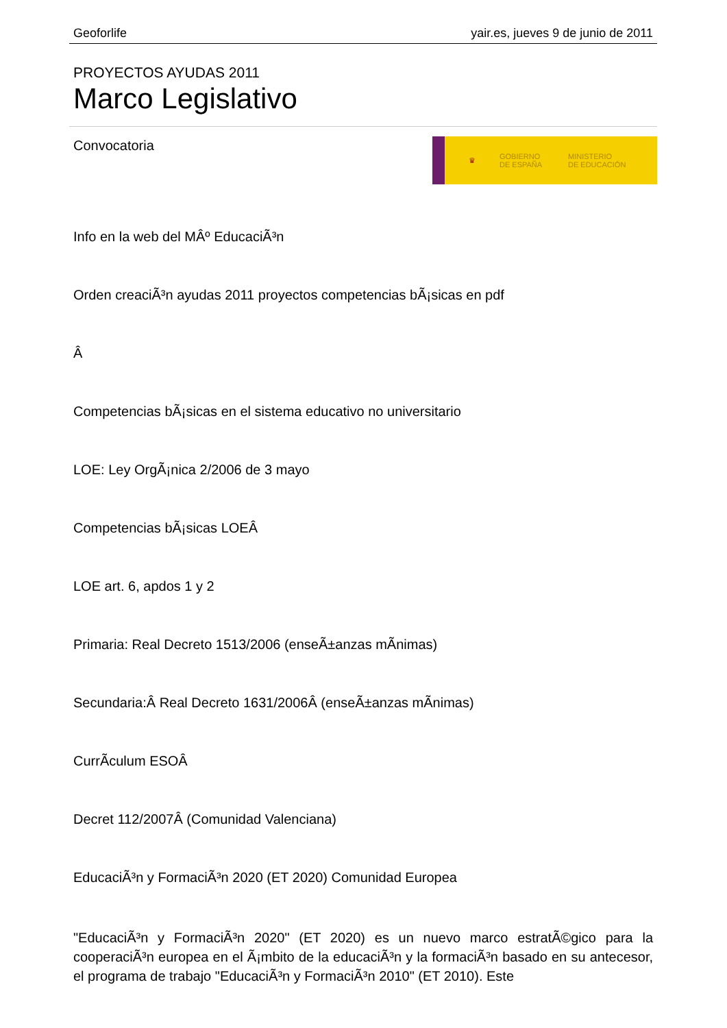Geoforlife yair.es, jueves 9 de junio de 2011
PROYECTOS AYUDAS 2011
Marco Legislativo
♛
GOBIERNO
DE ESPAÑA
MINISTERIO
DE EDUCACIÓN
Convocatoria
Info en la web del MÂº EducaciÃ³n
Orden creaciÃ³n ayudas 2011 proyectos competencias bÃ¡sicas en pdf
Â
Competencias bÃ¡sicas en el sistema educativo no universitario
LOE: Ley OrgÃ¡nica 2/2006 de 3 mayo
Competencias bÃ¡sicas LOEÂ
LOE art. 6, apdos 1 y 2
Primaria: Real Decreto 1513/2006 (enseÃ±anzas mÃ­nimas)
Secundaria:Â Real Decreto 1631/2006Â (enseÃ±anzas mÃ­nimas)
CurrÃ­culum ESOÂ
Decret 112/2007Â (Comunidad Valenciana)
EducaciÃ³n y FormaciÃ³n 2020 (ET 2020) Comunidad Europea
"EducaciÃ³n y FormaciÃ³n 2020" (ET 2020) es un nuevo marco estratÃ©gico para la cooperaciÃ³n europea en el Ã¡mbito de la educaciÃ³n y la formaciÃ³n basado en su antecesor, el programa de trabajo "EducaciÃ³n y FormaciÃ³n 2010" (ET 2010). Este